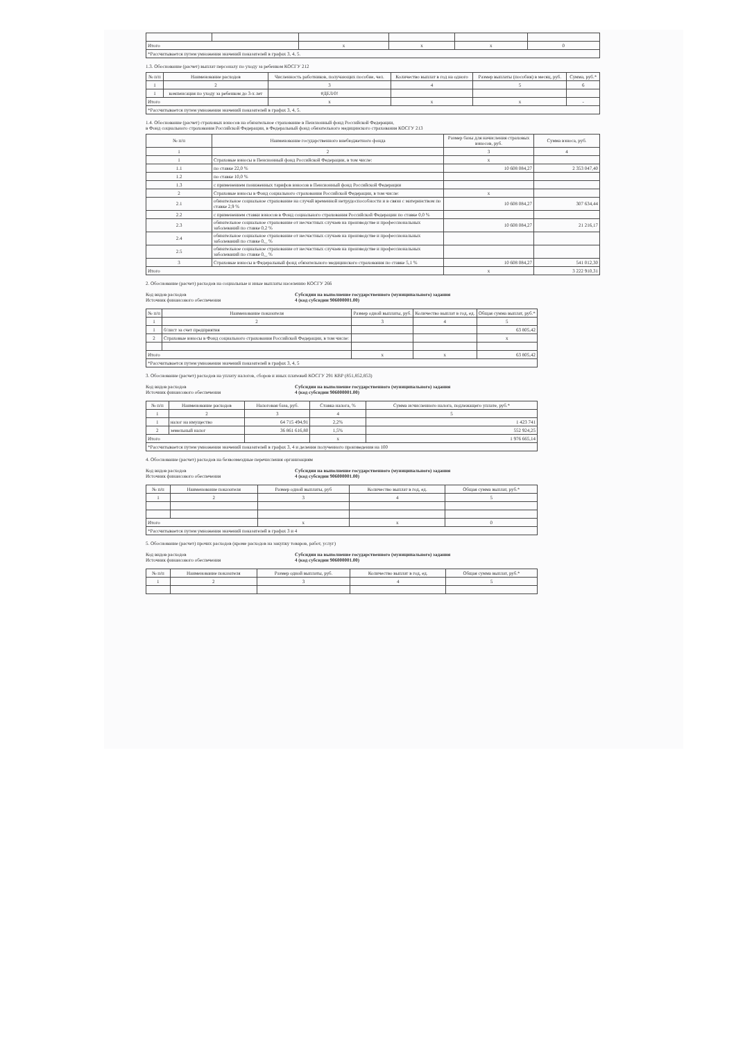| Итого | | x | x | x | 0 |
| *Рассчитывается путем умножения значений показателей в графах 3, 4, 5. | | | | | |
1.3. Обоснование (расчет) выплат персоналу по уходу за ребенком КОСГУ 212
| № п/п | Наименование расходов | Численность работников, получающих пособие, чел. | Количество выплат в год на одного | Размер выплаты (пособия) в месяц, руб. | Сумма, руб.* |
| --- | --- | --- | --- | --- | --- |
| 1 | 2 | 3 | 4 | 5 | 6 |
| 1 | компенсация по уходу за ребенком до 3-х лет | #ДЕЛ/0! | | | |
| Итого | | x | x | x | - |
| *Рассчитывается путем умножения значений показателей в графах 3, 4, 5. | | | | | |
1.4. Обоснование (расчет) страховых взносов на обязательное страхование в Пенсионный фонд Российской Федерации,
в Фонд социального страхования Российской Федерации, в Федеральный фонд обязательного медицинского страхования КОСГУ 213
| № п/п | Наименование государственного внебюджетного фонда | Размер базы для начисления страховых взносов, руб. | Сумма взноса, руб. |
| --- | --- | --- | --- |
| 1 | 2 | 3 | 4 |
| 1 | Страховые взносы в Пенсионный фонд Российской Федерации, в том числе: | x | |
| 1.1 | по ставке 22,0 % | 10 608 084,27 | 2 353 047,40 |
| 1.2 | по ставке 10,0 % | | |
| 1.3 | с применением пониженных тарифов взносов в Пенсионный фонд Российской Федерации | | |
| 2 | Страховые взносы в Фонд социального страхования Российской Федерации, в том числе: | x | |
| 2.1 | обязательное социальное страхование на случай временной нетрудоспособности и в связи с материнством по ставке 2,9 % | 10 608 084,27 | 307 634,44 |
| 2.2 | с применением ставки взносов в Фонд социального страхования Российской Федерации по ставке 0,0 % | | |
| 2.3 | обязательное социальное страхование от несчастных случаев на производстве и профессиональных заболеваний по ставке 0,2 % | 10 608 084,27 | 21 216,17 |
| 2.4 | обязательное социальное страхование от несчастных случаев на производстве и профессиональных заболеваний по ставке 0,_ % | | |
| 2.5 | обязательное социальное страхование от несчастных случаев на производстве и профессиональных заболеваний по ставке 0,_ % | | |
| 3 | Страховые взносы в Федеральный фонд обязательного медицинского страхования по ставке 5,1 % | 10 608 084,27 | 541 012,30 |
| Итого | | x | 3 222 910,31 |
2. Обоснование (расчет) расходов на социальные и иные выплаты населению КОСГУ 266
Код видов расходов
Источник финансового обеспечения
Субсидии на выполнение государственного (муниципального) задания
4 (код субсидии 906000001.00)
| № п/п | Наименование показателя | Размер одной выплаты, руб. | Количество выплат в год, ед. | Общая сумма выплат, руб.* |
| --- | --- | --- | --- | --- |
| 1 | 2 | 3 | 4 | 5 |
| 1 | б/лист за счет предприятия | | | 63 805,42 |
| 2 | Страховые взносы в Фонд социального страхования Российской Федерации, в том числе: | | | x |
| Итого | | x | x | 63 805,42 |
| *Рассчитывается путем умножения значений показателей в графах 3, 4, 5 | | | | |
3. Обоснование (расчет) расходов на уплату налогов, сборов и иных платежей КОСГУ 291 КВР (851,852,853)
Код видов расходов
Источник финансового обеспечения
Субсидии на выполнение государственного (муниципального) задания
4 (код субсидии 906000001.00)
| № п/п | Наименование расходов | Налоговая база, руб. | Ставка налога, % | Сумма исчисленного налога, подлежащего уплате, руб.* |
| --- | --- | --- | --- | --- |
| 1 | 2 | 3 | 4 | 5 |
| 1 | налог на имущество | 64 715 494,91 | 2,2% | 1 423 741 |
| 2 | земельный налог | 36 861 616,80 | 1,5% | 552 924,25 |
| Итого | | | x | 1 976 665,14 |
| *Рассчитывается путем умножения значений показателей в графах 3, 4 и деления полученного произведения на 100 | | | | |
4. Обоснование (расчет) расходов на безвозмездные перечисления организациям
Код видов расходов
Источник финансового обеспечения
Субсидии на выполнение государственного (муниципального) задания
4 (код субсидии 906000001.00)
| № п/п | Наименование показателя | Размер одной выплаты, руб | Количество выплат в год, ед. | Общая сумма выплат, руб.* |
| --- | --- | --- | --- | --- |
| 1 | 2 | 3 | 4 | 5 |
| Итого | | x | x | 0 |
| *Рассчитывается путем умножения значений показателей в графах 3 и 4 | | | | |
5. Обоснование (расчет) прочих расходов (кроме расходов на закупку товаров, работ, услуг)
Код видов расходов
Источник финансового обеспечения
Субсидии на выполнение государственного (муниципального) задания
4 (код субсидии 906000001.00)
| № п/п | Наименование показателя | Размер одной выплаты, руб. | Количество выплат в год, ед. | Общая сумма выплат, руб.* |
| --- | --- | --- | --- | --- |
| 1 | 2 | 3 | 4 | 5 |